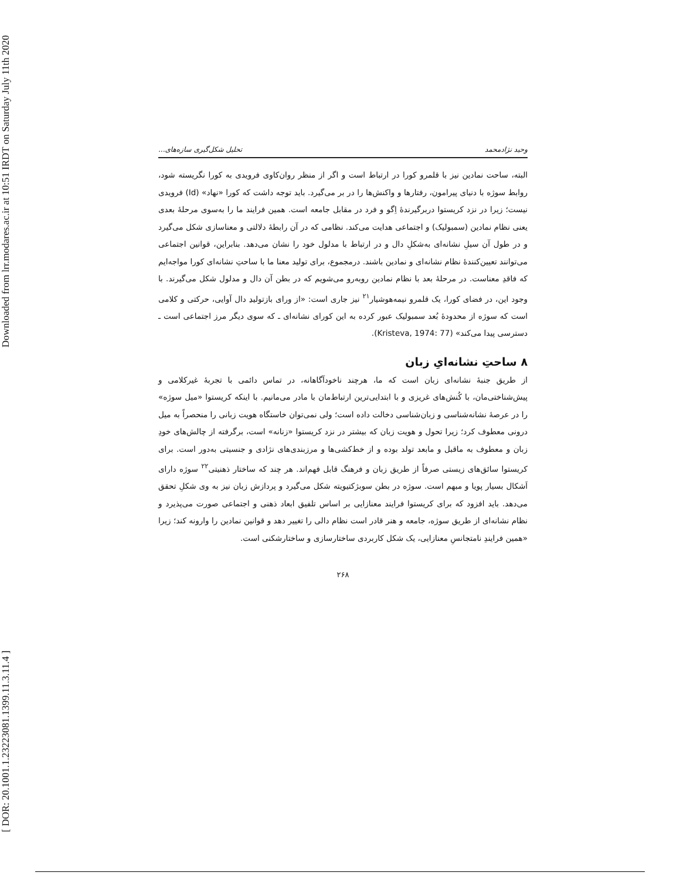[ DOR: 20.1001.1.23223081.1399.11.3.11.4 ] Downloaded from lrr.modares.ac.ir at 10:51 IRDT on Saturday July 11th 2020
وحید نژادمحمد تحلیل شکل‌گیری سازه‌های...
البته، ساحت نمادین نیز با قلمرو کورا در ارتباط است و اگر از منظر روان‌کاوی فرویدی به کورا نگریسته شود، روابط سوژه با دنیای پیرامون، رفتارها و واکنش‌ها را در بر می‌گیرد. باید توجه داشت که کورا «نهاد» (Id) فرویدی نیست؛ زیرا در نزد کریستوا دربرگیرندهٔ اِگو و فرد در مقابل جامعه است. همین فرایند ما را به‌سوی مرحلهٔ بعدی یعنی نظام نمادین (سمبولیک) و اجتماعی هدایت می‌کند. نظامی که در آن رابطهٔ دلالتی و معناسازی شکل می‌گیرد و در طول آن سیلِ نشانه‌ای به‌شکلِ دال و در ارتباط با مدلول خود را نشان می‌دهد. بنابراین، قوانین اجتماعی می‌توانند تعیین‌کنندهٔ نظام نشانه‌ای و نمادین باشند. درمجموع، برای تولید معنا ما با ساحتِ نشانه‌ای کورا مواجه‌ایم که فاقدِ معناست. در مرحلهٔ بعد با نظام نمادین روبه‌رو می‌شویم که در بطن آن دال و مدلول شکل می‌گیرند. با وجود این، در فضای کورا، یک قلمرو نیمه‌هوشیار<sup>۲۱</sup> نیز جاری است: «از ورای بازتولیدِ دال آوایی، حرکتی و کلامی است که سوژه از محدودهٔ بُعد سمبولیک عبور کرده به این کورای نشانه‌ای ـ که سوی دیگر مرز اجتماعی است ـ دسترسی پیدا می‌کند» (Kristeva, 1974: 77).
۸ ساحتِ نشانه‌ایِ زبان
از طریق جنبهٔ نشانه‌ای زبان است که ما، هرچند ناخودآگاهانه، در تماس دائمی با تجربهٔ غیرکلامی و پیش‌شناختی‌مان، با کُنش‌های غریزی و با ابتدایی‌ترین ارتباط‌مان با مادر می‌مانیم. با اینکه کریستوا «میل سوژه» را در عرصهٔ نشانه‌شناسی و زبان‌شناسی دخالت داده است؛ ولی نمی‌توان خاستگاه هویت زبانی را منحصراً به میل درونی معطوف کرد؛ زیرا تحول و هویت زبان که بیشتر در نزد کریستوا «زنانه» است، برگرفته از چالش‌های خودِ زبان و معطوف به ماقبل و مابعد تولد بوده و از خط‌کشی‌ها و مرزبندی‌های نژادی و جنسیتی به‌دور است. برای کریستوا سائق‌های زیستی صرفاً از طریق زبان و فرهنگ قابل فهم‌اند. هر چند که ساختار ذهنیتی<sup>۲۲</sup> سوژه دارای اَشکال بسیار پویا و مبهم است. سوژه در بطن سوبژکتیویته شکل می‌گیرد و پردازش زبان نیز به وی شکلِ تحقق می‌دهد. باید افزود که برای کریستوا فرایند معنازایی بر اساس تلفیق ابعاد ذهنی و اجتماعی صورت می‌پذیرد و نظام نشانه‌ای از طریق سوژه، جامعه و هنر قادر است نظام دالی را تغییر دهد و قوانین نمادین را وارونه کند؛ زیرا «همین فرایندِ نامتجانسِ معنازایی، یک شکل کاربردی ساختارسازی و ساختارشکنی است.
۲۶۸